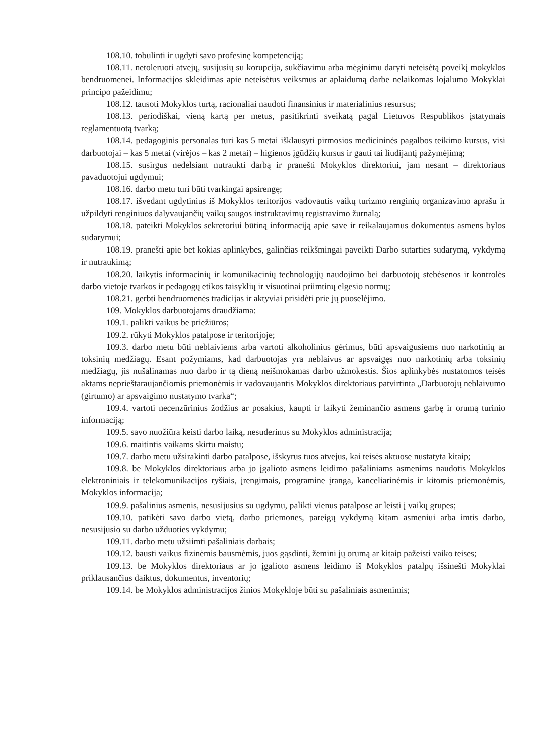108.10. tobulinti ir ugdyti savo profesinę kompetenciją;
108.11. netoleruoti atvejų, susijusių su korupcija, sukčiavimu arba mėginimu daryti neteisėtą poveikį mokyklos bendruomenei. Informacijos skleidimas apie neteisėtus veiksmus ar aplaidumą darbe nelaikomas lojalumo Mokyklai principo pažeidimu;
108.12. tausoti Mokyklos turtą, racionaliai naudoti finansinius ir materialinius resursus;
108.13. periodiškai, vieną kartą per metus, pasitikrinti sveikatą pagal Lietuvos Respublikos įstatymais reglamentuotą tvarką;
108.14. pedagoginis personalas turi kas 5 metai išklausyti pirmosios medicininės pagalbos teikimo kursus, visi darbuotojai – kas 5 metai (virėjos – kas 2 metai) – higienos įgūdžių kursus ir gauti tai liudijantį pažymėjimą;
108.15. susirgus nedelsiant nutraukti darbą ir pranešti Mokyklos direktoriui, jam nesant – direktoriaus pavaduotojui ugdymui;
108.16. darbo metu turi būti tvarkingai apsirengę;
108.17. išvedant ugdytinius iš Mokyklos teritorijos vadovautis vaikų turizmo renginių organizavimo aprašu ir užpildyti renginiuos dalyvaujančių vaikų saugos instruktavimų registravimo žurnalą;
108.18. pateikti Mokyklos sekretoriui būtiną informaciją apie save ir reikalaujamus dokumentus asmens bylos sudarymui;
108.19. pranešti apie bet kokias aplinkybes, galinčias reikšmingai paveikti Darbo sutarties sudarymą, vykdymą ir nutraukimą;
108.20. laikytis informacinių ir komunikacinių technologijų naudojimo bei darbuotojų stebėsenos ir kontrolės darbo vietoje tvarkos ir pedagogų etikos taisyklių ir visuotinai priimtinų elgesio normų;
108.21. gerbti bendruomenės tradicijas ir aktyviai prisidėti prie jų puoselėjimo.
109. Mokyklos darbuotojams draudžiama:
109.1. palikti vaikus be priežiūros;
109.2. rūkyti Mokyklos patalpose ir teritorijoje;
109.3. darbo metu būti neblaiviems arba vartoti alkoholinius gėrimus, būti apsvaigusiems nuo narkotinių ar toksinių medžiagų. Esant požymiams, kad darbuotojas yra neblaivus ar apsvaigęs nuo narkotinių arba toksinių medžiagų, jis nušalinamas nuo darbo ir tą dieną neišmokamas darbo užmokestis. Šios aplinkybės nustatomos teisės aktams neprieštaraujančiomis priemonėmis ir vadovaujantis Mokyklos direktoriaus patvirtinta „Darbuotojų neblaivumo (girtumo) ar apsvaigimo nustatymo tvarka“;
109.4. vartoti necenzūrinius žodžius ar posakius, kaupti ir laikyti žeminančio asmens garbę ir orumą turinio informaciją;
109.5. savo nuožiūra keisti darbo laiką, nesuderinus su Mokyklos administracija;
109.6. maitintis vaikams skirtu maistu;
109.7. darbo metu užsirakinti darbo patalpose, išskyrus tuos atvejus, kai teisės aktuose nustatyta kitaip;
109.8. be Mokyklos direktoriaus arba jo įgalioto asmens leidimo pašaliniams asmenims naudotis Mokyklos elektroniniais ir telekomunikacijos ryšiais, įrengimais, programine įranga, kanceliarinėmis ir kitomis priemonėmis, Mokyklos informacija;
109.9. pašalinius asmenis, nesusijusius su ugdymu, palikti vienus patalpose ar leisti į vaikų grupes;
109.10. patikėti savo darbo vietą, darbo priemones, pareigų vykdymą kitam asmeniui arba imtis darbo, nesusijusio su darbo užduoties vykdymu;
109.11. darbo metu užsiimti pašaliniais darbais;
109.12. bausti vaikus fizinėmis bausmėmis, juos gąsdinti, žemini jų orumą ar kitaip pažeisti vaiko teises;
109.13. be Mokyklos direktoriaus ar jo įgalioto asmens leidimo iš Mokyklos patalpų išsinešti Mokyklai priklausančius daiktus, dokumentus, inventorių;
109.14. be Mokyklos administracijos žinios Mokykloje būti su pašaliniais asmenimis;